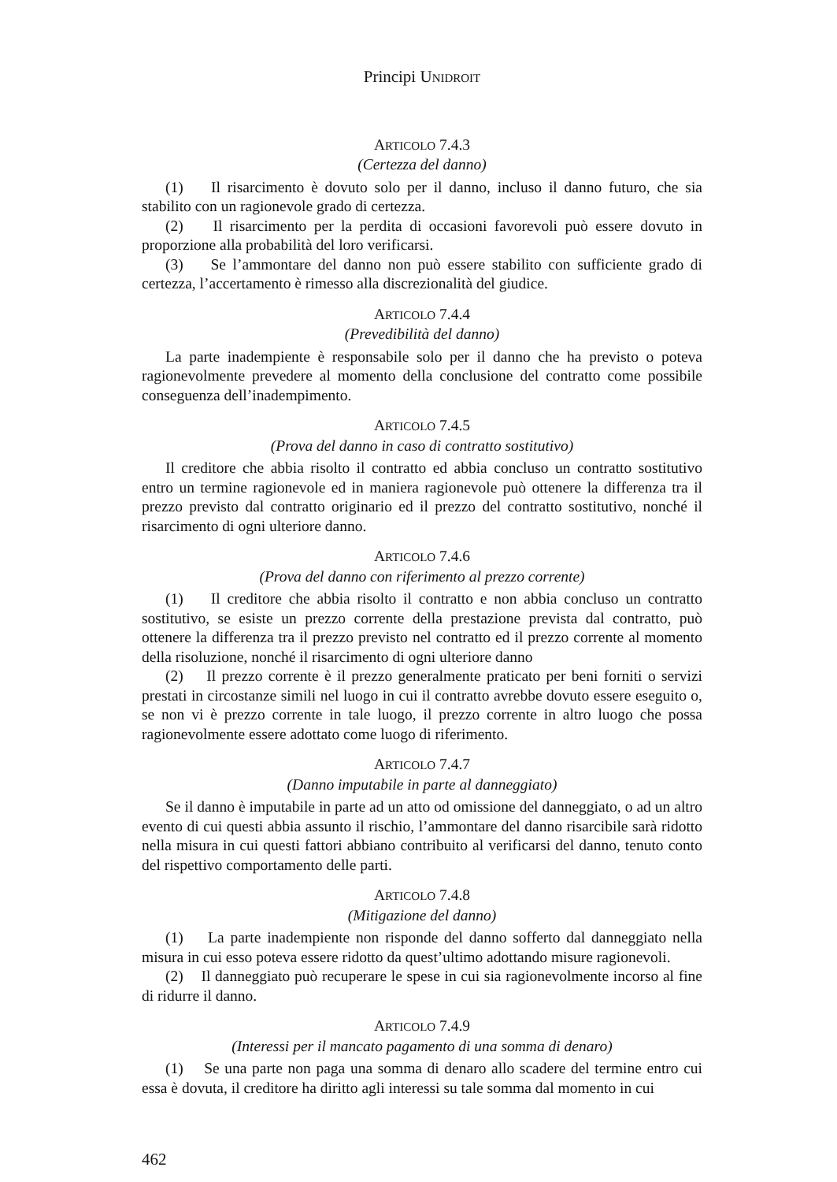Principi UNIDROIT
ARTICOLO 7.4.3
(Certezza del danno)
(1) Il risarcimento è dovuto solo per il danno, incluso il danno futuro, che sia stabilito con un ragionevole grado di certezza.
(2) Il risarcimento per la perdita di occasioni favorevoli può essere dovuto in proporzione alla probabilità del loro verificarsi.
(3) Se l’ammontare del danno non può essere stabilito con sufficiente grado di certezza, l’accertamento è rimesso alla discrezionalità del giudice.
ARTICOLO 7.4.4
(Prevedibilità del danno)
La parte inadempiente è responsabile solo per il danno che ha previsto o poteva ragionevolmente prevedere al momento della conclusione del contratto come possibile conseguenza dell’inadempimento.
ARTICOLO 7.4.5
(Prova del danno in caso di contratto sostitutivo)
Il creditore che abbia risolto il contratto ed abbia concluso un contratto sostitutivo entro un termine ragionevole ed in maniera ragionevole può ottenere la differenza tra il prezzo previsto dal contratto originario ed il prezzo del contratto sostitutivo, nonché il risarcimento di ogni ulteriore danno.
ARTICOLO 7.4.6
(Prova del danno con riferimento al prezzo corrente)
(1) Il creditore che abbia risolto il contratto e non abbia concluso un contratto sostitutivo, se esiste un prezzo corrente della prestazione prevista dal contratto, può ottenere la differenza tra il prezzo previsto nel contratto ed il prezzo corrente al momento della risoluzione, nonché il risarcimento di ogni ulteriore danno
(2) Il prezzo corrente è il prezzo generalmente praticato per beni forniti o servizi prestati in circostanze simili nel luogo in cui il contratto avrebbe dovuto essere eseguito o, se non vi è prezzo corrente in tale luogo, il prezzo corrente in altro luogo che possa ragionevolmente essere adottato come luogo di riferimento.
ARTICOLO 7.4.7
(Danno imputabile in parte al danneggiato)
Se il danno è imputabile in parte ad un atto od omissione del danneggiato, o ad un altro evento di cui questi abbia assunto il rischio, l’ammontare del danno risarcibile sarà ridotto nella misura in cui questi fattori abbiano contribuito al verificarsi del danno, tenuto conto del rispettivo comportamento delle parti.
ARTICOLO 7.4.8
(Mitigazione del danno)
(1) La parte inadempiente non risponde del danno sofferto dal danneggiato nella misura in cui esso poteva essere ridotto da quest’ultimo adottando misure ragionevoli.
(2) Il danneggiato può recuperare le spese in cui sia ragionevolmente incorso al fine di ridurre il danno.
ARTICOLO 7.4.9
(Interessi per il mancato pagamento di una somma di denaro)
(1) Se una parte non paga una somma di denaro allo scadere del termine entro cui essa è dovuta, il creditore ha diritto agli interessi su tale somma dal momento in cui
462